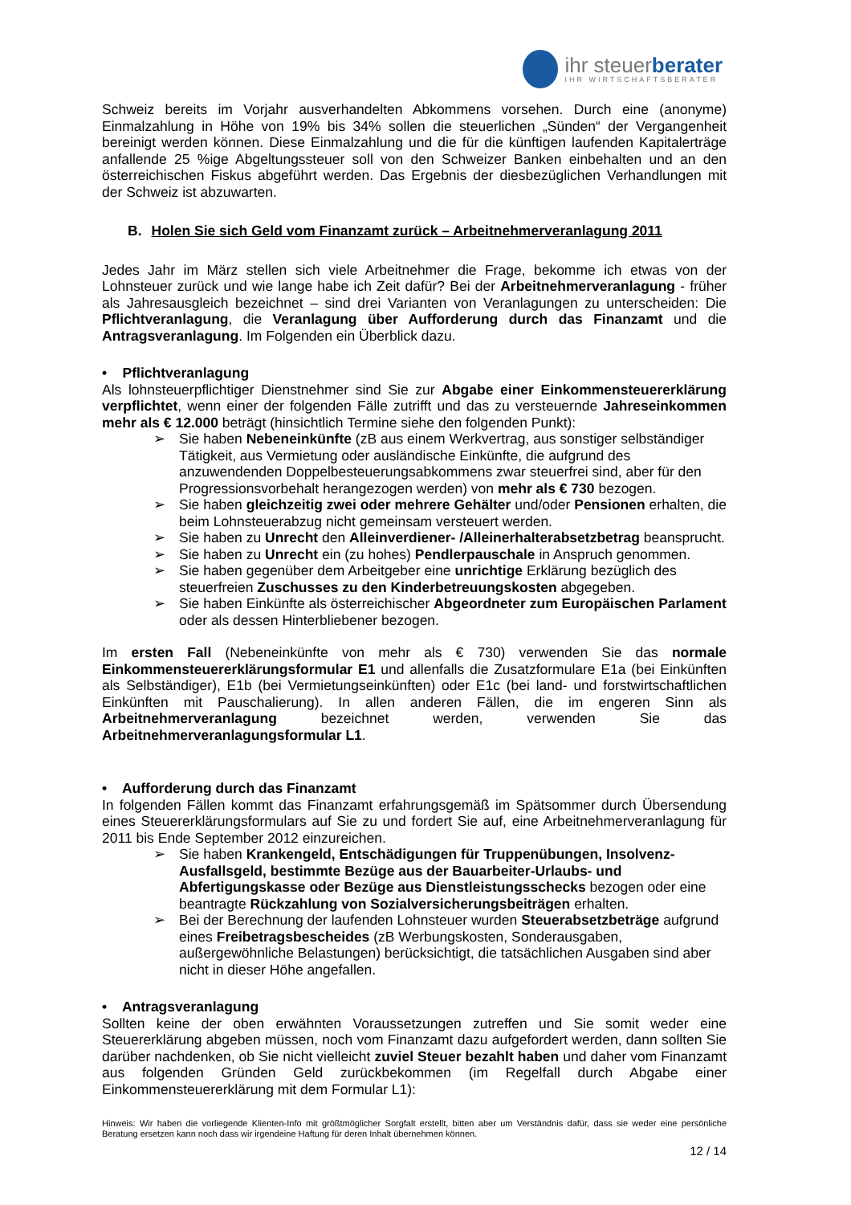ihr steuerberater
IHR WIRTSCHAFTSBERATER
Schweiz bereits im Vorjahr ausverhandelten Abkommens vorsehen. Durch eine (anonyme) Einmalzahlung in Höhe von 19% bis 34% sollen die steuerlichen „Sünden“ der Vergangenheit bereinigt werden können. Diese Einmalzahlung und die für die künftigen laufenden Kapitalerträge anfallende 25 %ige Abgeltungssteuer soll von den Schweizer Banken einbehalten und an den österreichischen Fiskus abgeführt werden. Das Ergebnis der diesbezüglichen Verhandlungen mit der Schweiz ist abzuwarten.
B. Holen Sie sich Geld vom Finanzamt zurück – Arbeitnehmerveranlagung 2011
Jedes Jahr im März stellen sich viele Arbeitnehmer die Frage, bekomme ich etwas von der Lohnsteuer zurück und wie lange habe ich Zeit dafür? Bei der Arbeitnehmerveranlagung - früher als Jahresausgleich bezeichnet – sind drei Varianten von Veranlagungen zu unterscheiden: Die Pflichtveranlagung, die Veranlagung über Aufforderung durch das Finanzamt und die Antragsveranlagung. Im Folgenden ein Überblick dazu.
• Pflichtveranlagung
Als lohnsteuerpflichtiger Dienstnehmer sind Sie zur Abgabe einer Einkommensteuererklärung verpflichtet, wenn einer der folgenden Fälle zutrifft und das zu versteuernde Jahreseinkommen mehr als € 12.000 beträgt (hinsichtlich Termine siehe den folgenden Punkt):
➢ Sie haben Nebeneinkünfte (zB aus einem Werkvertrag, aus sonstiger selbständiger Tätigkeit, aus Vermietung oder ausländische Einkünfte, die aufgrund des anzuwendenden Doppelbesteuerungsabkommens zwar steuerfrei sind, aber für den Progressionsvorbehalt herangezogen werden) von mehr als € 730 bezogen.
➢ Sie haben gleichzeitig zwei oder mehrere Gehälter und/oder Pensionen erhalten, die beim Lohnsteuerabzug nicht gemeinsam versteuert werden.
➢ Sie haben zu Unrecht den Alleinverdiener- /Alleinerhalterabsetzbetrag beansprucht.
➢ Sie haben zu Unrecht ein (zu hohes) Pendlerpauschale in Anspruch genommen.
➢ Sie haben gegenüber dem Arbeitgeber eine unrichtige Erklärung bezüglich des steuerfreien Zuschusses zu den Kinderbetreuungskosten abgegeben.
➢ Sie haben Einkünfte als österreichischer Abgeordneter zum Europäischen Parlament oder als dessen Hinterbliebener bezogen.
Im ersten Fall (Nebeneinkünfte von mehr als € 730) verwenden Sie das normale Einkommensteuererklärungsformular E1 und allenfalls die Zusatzformulare E1a (bei Einkünften als Selbständiger), E1b (bei Vermietungseinkünften) oder E1c (bei land- und forstwirtschaftlichen Einkünften mit Pauschalierung). In allen anderen Fällen, die im engeren Sinn als Arbeitnehmerveranlagung bezeichnet werden, verwenden Sie das Arbeitnehmerveranlagungsformular L1.
• Aufforderung durch das Finanzamt
In folgenden Fällen kommt das Finanzamt erfahrungsgemäß im Spätsommer durch Übersendung eines Steuererklärungsformulars auf Sie zu und fordert Sie auf, eine Arbeitnehmerveranlagung für 2011 bis Ende September 2012 einzureichen.
➢ Sie haben Krankengeld, Entschädigungen für Truppenübungen, Insolvenz-Ausfallsgeld, bestimmte Bezüge aus der Bauarbeiter-Urlaubs- und Abfertigungskasse oder Bezüge aus Dienstleistungsschecks bezogen oder eine beantragte Rückzahlung von Sozialversicherungsbeiträgen erhalten.
➢ Bei der Berechnung der laufenden Lohnsteuer wurden Steuerabsetzbeträge aufgrund eines Freibetragsbescheides (zB Werbungskosten, Sonderausgaben, außergewöhnliche Belastungen) berücksichtigt, die tatsächlichen Ausgaben sind aber nicht in dieser Höhe angefallen.
• Antragsveranlagung
Sollten keine der oben erwähnten Voraussetzungen zutreffen und Sie somit weder eine Steuererklärung abgeben müssen, noch vom Finanzamt dazu aufgefordert werden, dann sollten Sie darüber nachdenken, ob Sie nicht vielleicht zuviel Steuer bezahlt haben und daher vom Finanzamt aus folgenden Gründen Geld zurückbekommen (im Regelfall durch Abgabe einer Einkommensteuererklärung mit dem Formular L1):
Hinweis: Wir haben die vorliegende Klienten-Info mit größtmöglicher Sorgfalt erstellt, bitten aber um Verständnis dafür, dass sie weder eine persönliche Beratung ersetzen kann noch dass wir irgendeine Haftung für deren Inhalt übernehmen können.
12 / 14